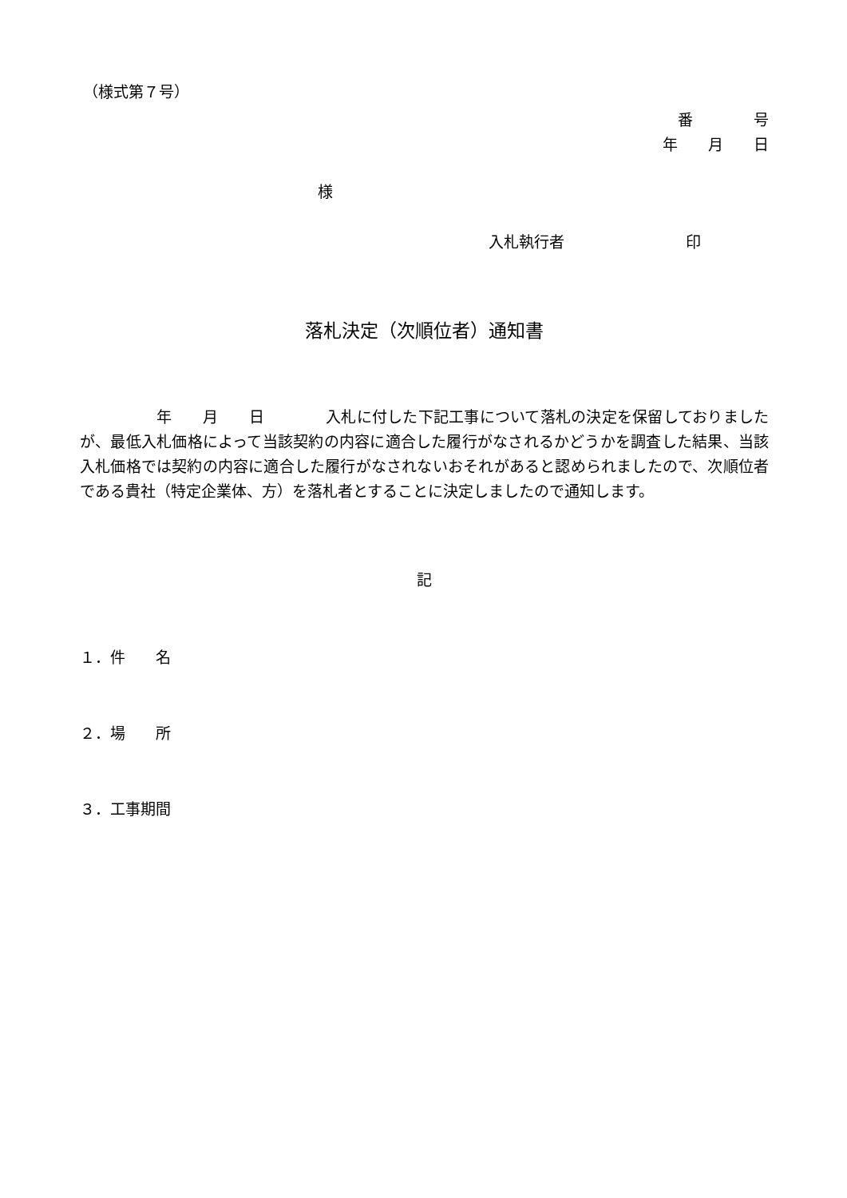（様式第７号）
番　　　　号
年　　月　　日
様
入札執行者　　　　　　　　印
落札決定（次順位者）通知書
　　　　　年　　月　　日　　　　入札に付した下記工事について落札の決定を保留しておりましたが、最低入札価格によって当該契約の内容に適合した履行がなされるかどうかを調査した結果、当該入札価格では契約の内容に適合した履行がなされないおそれがあると認められましたので、次順位者である貴社（特定企業体、方）を落札者とすることに決定しましたので通知します。
記
１．件　　名
２．場　　所
３．工事期間